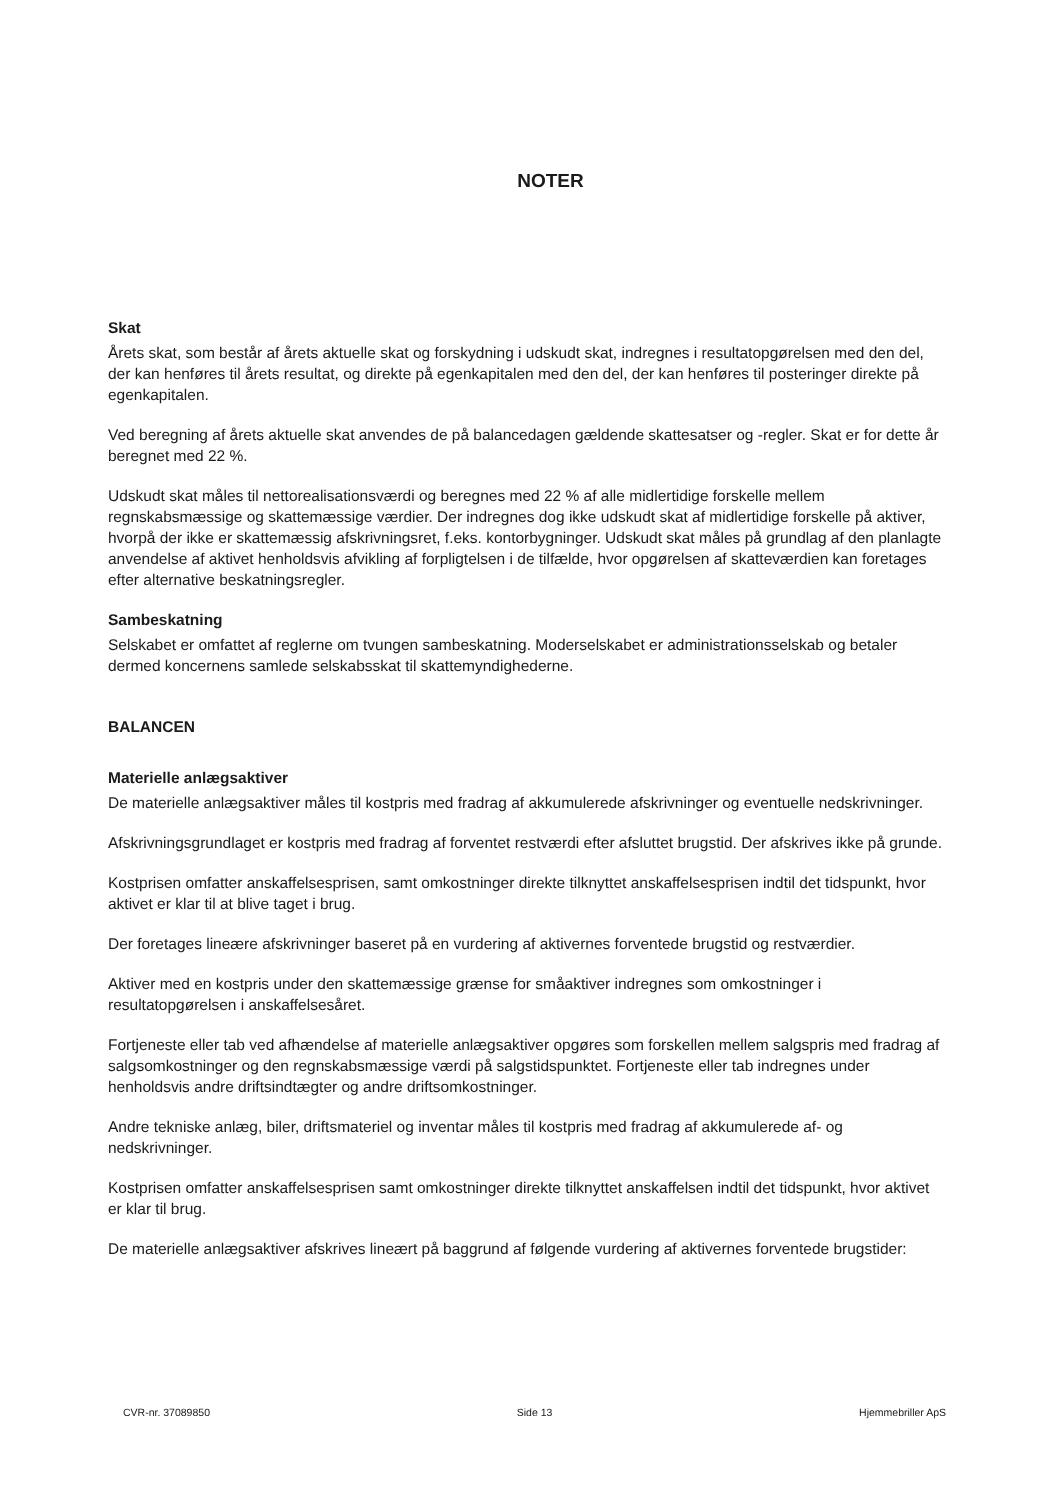NOTER
Skat
Årets skat, som består af årets aktuelle skat og forskydning i udskudt skat, indregnes i resultatopgørelsen med den del, der kan henføres til årets resultat, og direkte på egenkapitalen med den del, der kan henføres til posteringer direkte på egenkapitalen.
Ved beregning af årets aktuelle skat anvendes de på balancedagen gældende skattesatser og -regler. Skat er for dette år beregnet med 22 %.
Udskudt skat måles til nettorealisationsværdi og beregnes med 22 % af alle midlertidige forskelle mellem regnskabsmæssige og skattemæssige værdier. Der indregnes dog ikke udskudt skat af midlertidige forskelle på aktiver, hvorpå der ikke er skattemæssig afskrivningsret, f.eks. kontorbygninger. Udskudt skat måles på grundlag af den planlagte anvendelse af aktivet henholdsvis afvikling af forpligtelsen i de tilfælde, hvor opgørelsen af skatteværdien kan foretages efter alternative beskatningsregler.
Sambeskatning
Selskabet er omfattet af reglerne om tvungen sambeskatning. Moderselskabet er administrationsselskab og betaler dermed koncernens samlede selskabsskat til skattemyndighederne.
BALANCEN
Materielle anlægsaktiver
De materielle anlægsaktiver måles til kostpris med fradrag af akkumulerede afskrivninger og eventuelle nedskrivninger.
Afskrivningsgrundlaget er kostpris med fradrag af forventet restværdi efter afsluttet brugstid. Der afskrives ikke på grunde.
Kostprisen omfatter anskaffelsesprisen, samt omkostninger direkte tilknyttet anskaffelsesprisen indtil det tidspunkt, hvor aktivet er klar til at blive taget i brug.
Der foretages lineære afskrivninger baseret på en vurdering af aktivernes forventede brugstid og restværdier.
Aktiver med en kostpris under den skattemæssige grænse for småaktiver indregnes som omkostninger i resultatopgørelsen i anskaffelsesåret.
Fortjeneste eller tab ved afhændelse af materielle anlægsaktiver opgøres som forskellen mellem salgspris med fradrag af salgsomkostninger og den regnskabsmæssige værdi på salgstidspunktet. Fortjeneste eller tab indregnes under henholdsvis andre driftsindtægter og andre driftsomkostninger.
Andre tekniske anlæg, biler, driftsmateriel og inventar måles til kostpris med fradrag af akkumulerede af- og nedskrivninger.
Kostprisen omfatter anskaffelsesprisen samt omkostninger direkte tilknyttet anskaffelsen indtil det tidspunkt, hvor aktivet er klar til brug.
De materielle anlægsaktiver afskrives lineært på baggrund af følgende vurdering af aktivernes forventede brugstider:
CVR-nr. 37089850 Side 13 Hjemmebriller ApS